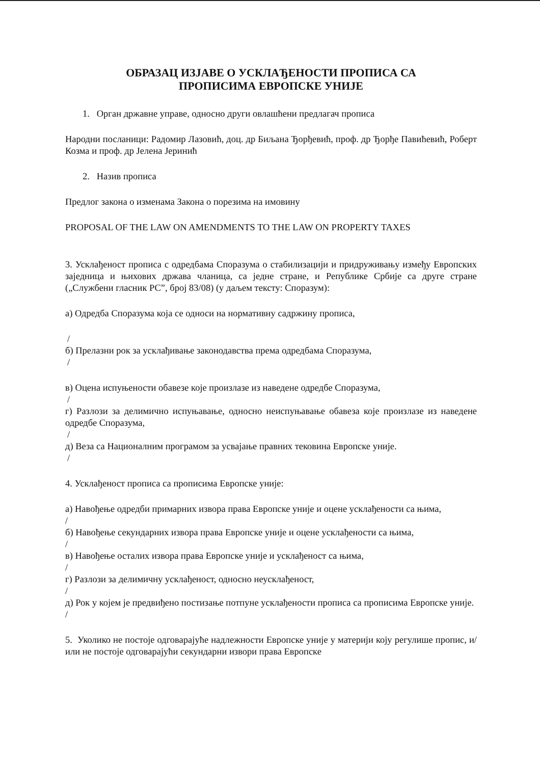ОБРАЗАЦ ИЗЈАВЕ О УСКЛАЂЕНОСТИ ПРОПИСА СА
ПРОПИСИМА ЕВРОПСКЕ УНИЈЕ
1. Орган државне управе, односно други овлашћени предлагач прописа
Народни посланици: Радомир Лазовић, доц. др Биљана Ђорђевић, проф. др Ђорђе Павићевић, Роберт Козма и проф. др Јелена Јеринић
2. Назив прописа
Предлог закона о изменама Закона о порезима на имовину
PROPOSAL OF THE LAW ON AMENDMENTS TO THE LAW ON PROPERTY TAXES
3. Усклађеност прописа с одредбама Споразума о стабилизацији и придруживању између Европских заједница и њихових држава чланица, са једне стране, и Републике Србије са друге стране („Службени гласник РС”, број 83/08) (у даљем тексту: Споразум):
а) Одредба Споразума која се односи на нормативну садржину прописа,
/
б) Прелазни рок за усклађивање законодавства према одредбама Споразума,
/
в) Оцена испуњености обавезе које произлазе из наведене одредбе Споразума,
/
г) Разлози за делимично испуњавање, односно неиспуњавање обавеза које произлазе из наведене одредбе Споразума,
/
д) Веза са Националним програмом за усвајање правних тековина Европске уније.
/
4. Усклађеност прописа са прописима Европске уније:
а) Навођење одредби примарних извора права Европске уније и оцене усклађености са њима,
/
б) Навођење секундарних извора права Европске уније и оцене усклађености са њима,
/
в) Навођење осталих извора права Европске уније и усклађеност са њима,
/
г) Разлози за делимичну усклађеност, односно неусклађеност,
/
д) Рок у којем је предвиђено постизање потпуне усклађености прописа са прописима Европске уније.
/
5. Уколико не постоје одговарајуће надлежности Европске уније у материји коју регулише пропис, и/или не постоје одговарајући секундарни извори права Европске